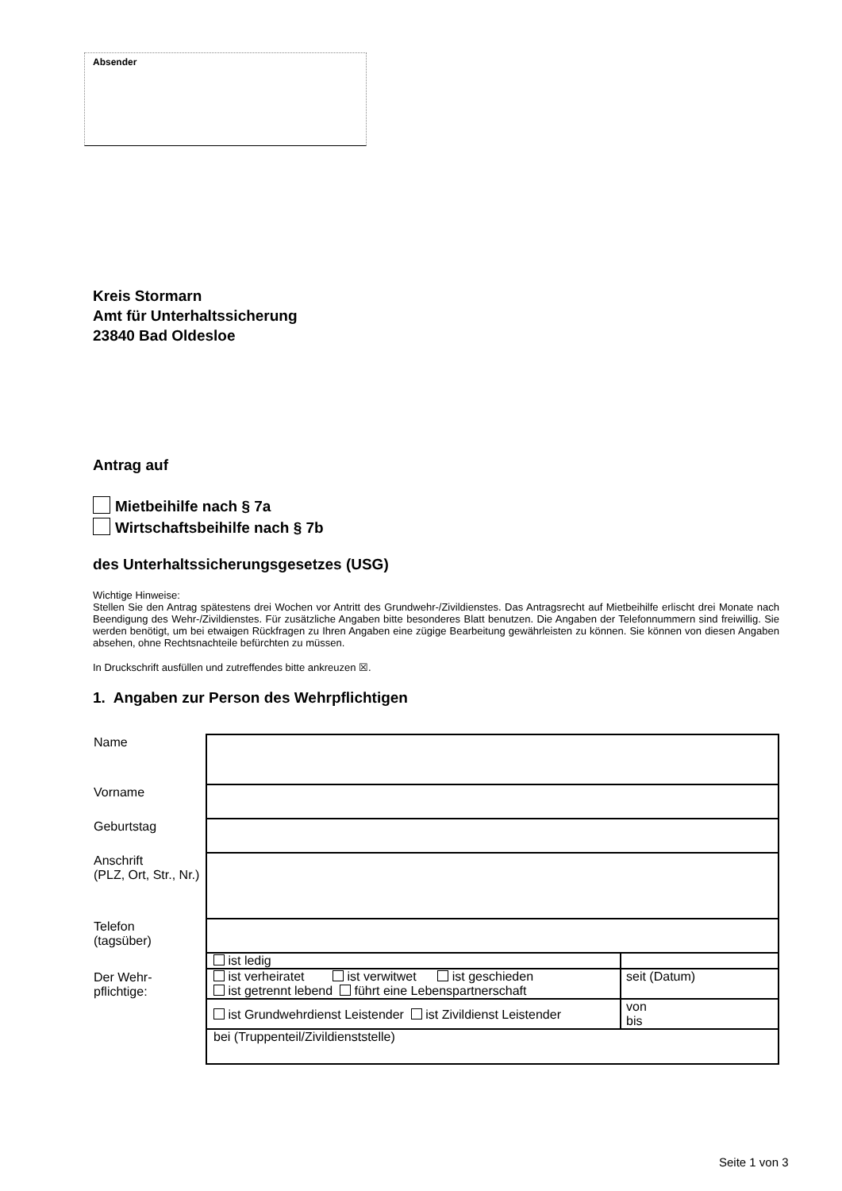Absender
Kreis Stormarn
Amt für Unterhaltssicherung
23840 Bad Oldesloe
Antrag auf
Mietbeihilfe nach § 7a
Wirtschaftsbeihilfe nach § 7b
des Unterhaltssicherungsgesetzes (USG)
Wichtige Hinweise:
Stellen Sie den Antrag spätestens drei Wochen vor Antritt des Grundwehr-/Zivildienstes. Das Antragsrecht auf Mietbeihilfe erlischt drei Monate nach Beendigung des Wehr-/Zivildienstes. Für zusätzliche Angaben bitte besonderes Blatt benutzen. Die Angaben der Telefonnummern sind freiwillig. Sie werden benötigt, um bei etwaigen Rückfragen zu Ihren Angaben eine zügige Bearbeitung gewährleisten zu können. Sie können von diesen Angaben absehen, ohne Rechtsnachteile befürchten zu müssen.
In Druckschrift ausfüllen und zutreffendes bitte ankreuzen ☒.
1. Angaben zur Person des Wehrpflichtigen
| Name | | |
| Vorname | | |
| Geburtstag | | |
| Anschrift (PLZ, Ort, Str., Nr.) | | |
| Telefon (tagsüber) | | |
| Der Wehr- pflichtige: | ist ledig | |
| | ist verheiratet ist verwitwet ist geschieden ist getrennt lebend führt eine Lebenspartnerschaft | seit (Datum) |
| | ist Grundwehrdienst Leistender ist Zivildienst Leistender | von bis |
| | bei (Truppenteil/Zivildienststelle) | |
Seite 1 von 3